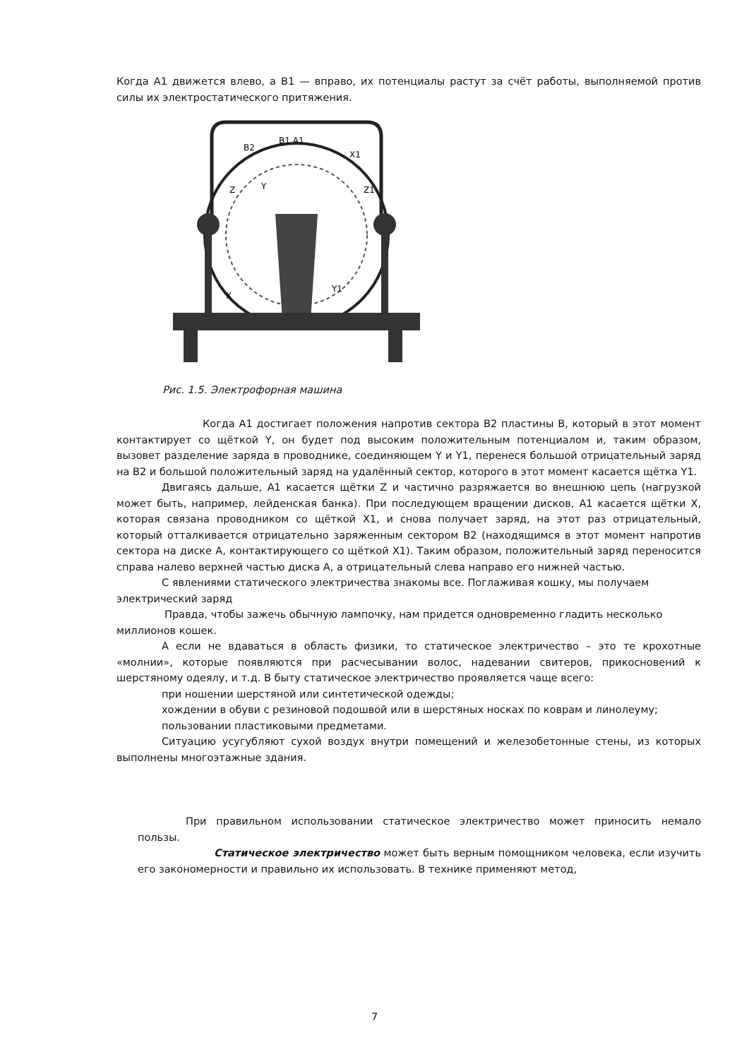Когда А1 движется влево, а В1 — вправо, их потенциалы растут за счёт работы, выполняемой против силы их электростатического притяжения.
B1 A1
B2
X1
Z
Z1
Y
Y1
X
Рис. 1.5. Электрофорная машина
Когда А1 достигает положения напротив сектора В2 пластины В, который в этот момент контактирует со щёткой Y, он будет под высоким положительным потенциалом и, таким образом, вызовет разделение заряда в проводнике, соединяющем Y и Y1, перенеся большой отрицательный заряд на В2 и большой положительный заряд на удалённый сектор, которого в этот момент касается щётка Y1.
Двигаясь дальше, А1 касается щётки Z и частично разряжается во внешнюю цепь (нагрузкой может быть, например, лейденская банка). При последующем вращении дисков, А1 касается щётки X, которая связана проводником со щёткой X1, и снова получает заряд, на этот раз отрицательный, который отталкивается отрицательно заряженным сектором В2 (находящимся в этот момент напротив сектора на диске А, контактирующего со щёткой X1). Таким образом, положительный заряд переносится справа налево верхней частью диска А, а отрицательный слева направо его нижней частью.
С явлениями статического электричества знакомы все. Поглаживая кошку, мы получаем электрический заряд
Правда, чтобы зажечь обычную лампочку, нам придется одновременно гладить несколько миллионов кошек.
А если не вдаваться в область физики, то статическое электричество – это те крохотные «молнии», которые появляются при расчесывании волос, надевании свитеров, прикосновений к шерстяному одеялу, и т.д. В быту статическое электричество проявляется чаще всего:
при ношении шерстяной или синтетической одежды;
хождении в обуви с резиновой подошвой или в шерстяных носках по коврам и линолеуму;
пользовании пластиковыми предметами.
Ситуацию усугубляют сухой воздух внутри помещений и железобетонные стены, из которых выполнены многоэтажные здания.
При правильном использовании статическое электричество может приносить немало пользы.
Статическое электричество может быть верным помощником человека, если изучить его закономерности и правильно их использовать. В технике применяют метод,
7